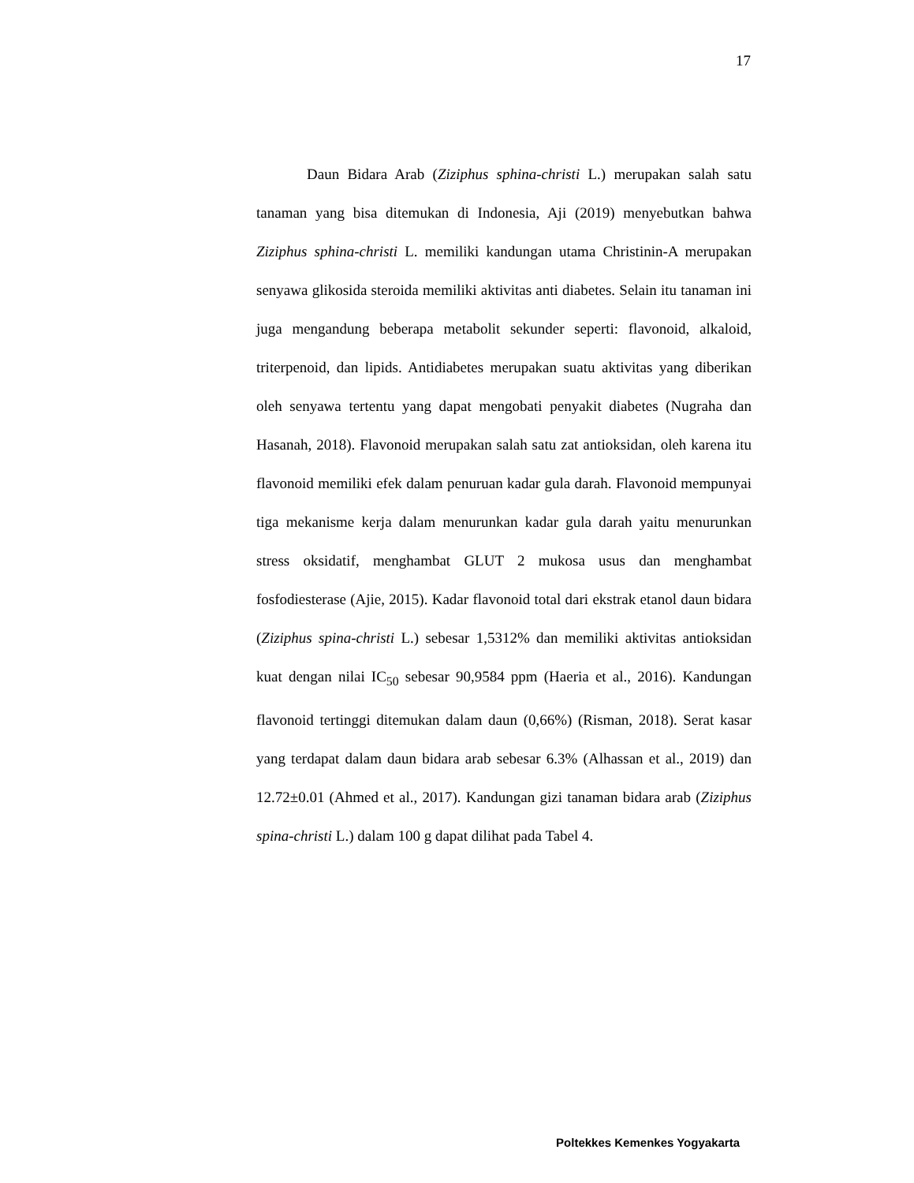17
Daun Bidara Arab (Ziziphus sphina-christi L.) merupakan salah satu tanaman yang bisa ditemukan di Indonesia, Aji (2019) menyebutkan bahwa Ziziphus sphina-christi L. memiliki kandungan utama Christinin-A merupakan senyawa glikosida steroida memiliki aktivitas anti diabetes. Selain itu tanaman ini juga mengandung beberapa metabolit sekunder seperti: flavonoid, alkaloid, triterpenoid, dan lipids. Antidiabetes merupakan suatu aktivitas yang diberikan oleh senyawa tertentu yang dapat mengobati penyakit diabetes (Nugraha dan Hasanah, 2018). Flavonoid merupakan salah satu zat antioksidan, oleh karena itu flavonoid memiliki efek dalam penuruan kadar gula darah. Flavonoid mempunyai tiga mekanisme kerja dalam menurunkan kadar gula darah yaitu menurunkan stress oksidatif, menghambat GLUT 2 mukosa usus dan menghambat fosfodiesterase (Ajie, 2015). Kadar flavonoid total dari ekstrak etanol daun bidara (Ziziphus spina-christi L.) sebesar 1,5312% dan memiliki aktivitas antioksidan kuat dengan nilai IC<sub>50</sub> sebesar 90,9584 ppm (Haeria et al., 2016). Kandungan flavonoid tertinggi ditemukan dalam daun (0,66%) (Risman, 2018). Serat kasar yang terdapat dalam daun bidara arab sebesar 6.3% (Alhassan et al., 2019) dan 12.72±0.01 (Ahmed et al., 2017). Kandungan gizi tanaman bidara arab (Ziziphus spina-christi L.) dalam 100 g dapat dilihat pada Tabel 4.
Poltekkes Kemenkes Yogyakarta